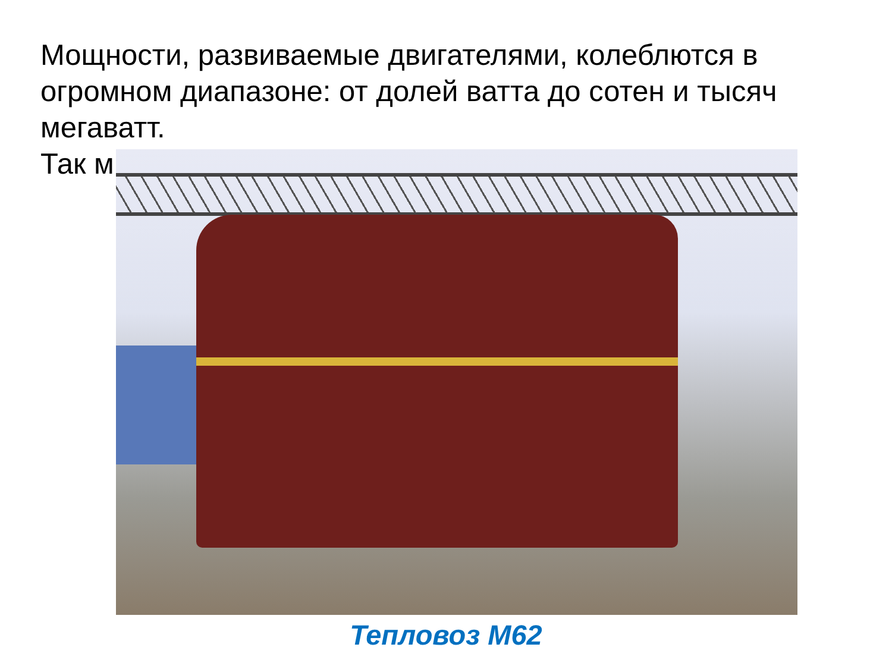Мощности, развиваемые двигателями, колеблются в огромном диапазоне: от долей ватта до сотен и тысяч мегаватт.
Так м
Тепловоз М62